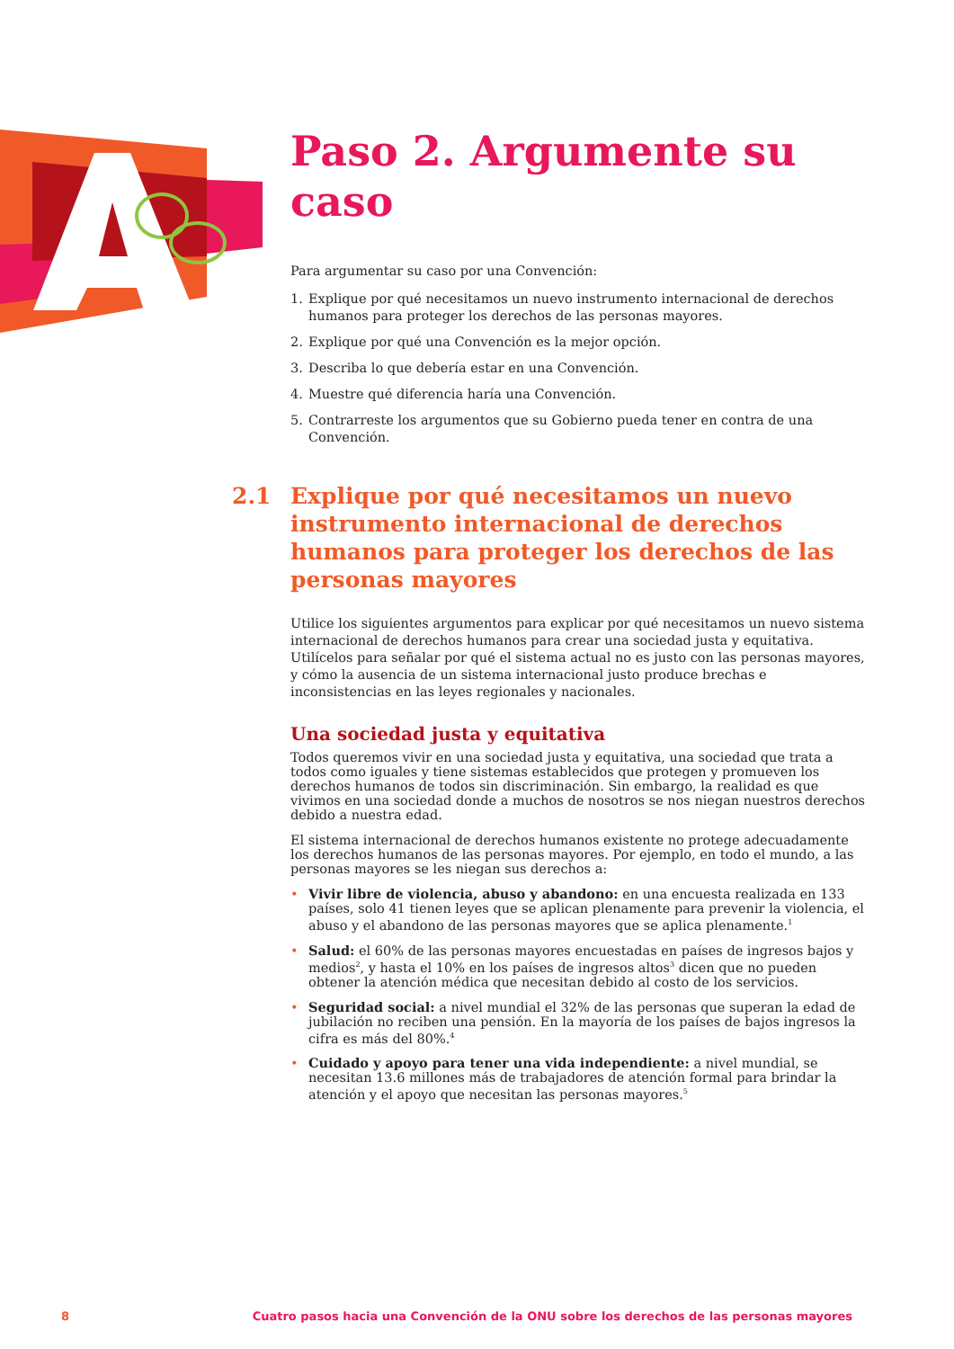Paso 2. Argumente su caso
Para argumentar su caso por una Convención:
1. Explique por qué necesitamos un nuevo instrumento internacional de derechos humanos para proteger los derechos de las personas mayores.
2. Explique por qué una Convención es la mejor opción.
3. Describa lo que debería estar en una Convención.
4. Muestre qué diferencia haría una Convención.
5. Contrarreste los argumentos que su Gobierno pueda tener en contra de una Convención.
2.1 Explique por qué necesitamos un nuevo instrumento internacional de derechos humanos para proteger los derechos de las personas mayores
Utilice los siguientes argumentos para explicar por qué necesitamos un nuevo sistema internacional de derechos humanos para crear una sociedad justa y equitativa. Utilícelos para señalar por qué el sistema actual no es justo con las personas mayores, y cómo la ausencia de un sistema internacional justo produce brechas e inconsistencias en las leyes regionales y nacionales.
Una sociedad justa y equitativa
Todos queremos vivir en una sociedad justa y equitativa, una sociedad que trata a todos como iguales y tiene sistemas establecidos que protegen y promueven los derechos humanos de todos sin discriminación. Sin embargo, la realidad es que vivimos en una sociedad donde a muchos de nosotros se nos niegan nuestros derechos debido a nuestra edad.
El sistema internacional de derechos humanos existente no protege adecuadamente los derechos humanos de las personas mayores. Por ejemplo, en todo el mundo, a las personas mayores se les niegan sus derechos a:
• Vivir libre de violencia, abuso y abandono: en una encuesta realizada en 133 países, solo 41 tienen leyes que se aplican plenamente para prevenir la violencia, el abuso y el abandono de las personas mayores que se aplica plenamente.<sup>1</sup>
• Salud: el 60% de las personas mayores encuestadas en países de ingresos bajos y medios<sup>2</sup>, y hasta el 10% en los países de ingresos altos<sup>3</sup> dicen que no pueden obtener la atención médica que necesitan debido al costo de los servicios.
• Seguridad social: a nivel mundial el 32% de las personas que superan la edad de jubilación no reciben una pensión. En la mayoría de los países de bajos ingresos la cifra es más del 80%.<sup>4</sup>
• Cuidado y apoyo para tener una vida independiente: a nivel mundial, se necesitan 13.6 millones más de trabajadores de atención formal para brindar la atención y el apoyo que necesitan las personas mayores.<sup>5</sup>
8 Cuatro pasos hacia una Convención de la ONU sobre los derechos de las personas mayores